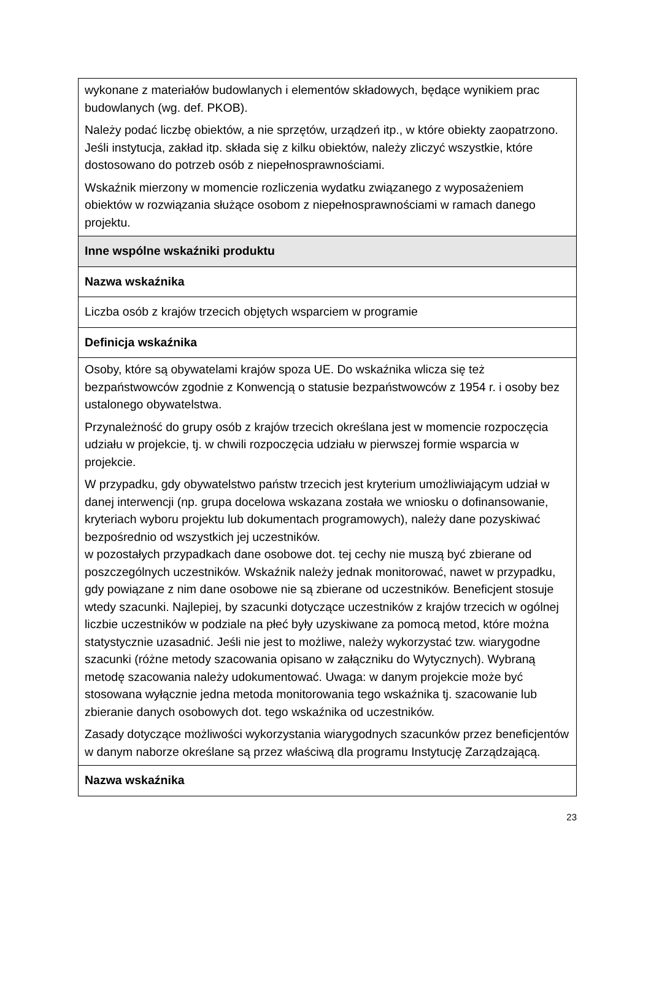| wykonane z materiałów budowlanych i elementów składowych, będące wynikiem prac budowlanych (wg. def. PKOB). Należy podać liczbę obiektów, a nie sprzętów, urządzeń itp., w które obiekty zaopatrzono. Jeśli instytucja, zakład itp. składa się z kilku obiektów, należy zliczyć wszystkie, które dostosowano do potrzeb osób z niepełnosprawnościami. Wskaźnik mierzony w momencie rozliczenia wydatku związanego z wyposażeniem obiektów w rozwiązania służące osobom z niepełnosprawnościami w ramach danego projektu. |
| Inne wspólne wskaźniki produktu |
| Nazwa wskaźnika |
| Liczba osób z krajów trzecich objętych wsparciem w programie |
| Definicja wskaźnika |
| Osoby, które są obywatelami krajów spoza UE. Do wskaźnika wlicza się też bezpaństwowców zgodnie z Konwencją o statusie bezpaństwowców z 1954 r. i osoby bez ustalonego obywatelstwa. Przynależność do grupy osób z krajów trzecich określana jest w momencie rozpoczęcia udziału w projekcie, tj. w chwili rozpoczęcia udziału w pierwszej formie wsparcia w projekcie. W przypadku, gdy obywatelstwo państw trzecich jest kryterium umożliwiającym udział w danej interwencji (np. grupa docelowa wskazana została we wniosku o dofinansowanie, kryteriach wyboru projektu lub dokumentach programowych), należy dane pozyskiwać bezpośrednio od wszystkich jej uczestników. w pozostałych przypadkach dane osobowe dot. tej cechy nie muszą być zbierane od poszczególnych uczestników. Wskaźnik należy jednak monitorować, nawet w przypadku, gdy powiązane z nim dane osobowe nie są zbierane od uczestników. Beneficjent stosuje wtedy szacunki. Najlepiej, by szacunki dotyczące uczestników z krajów trzecich w ogólnej liczbie uczestników w podziale na płeć były uzyskiwane za pomocą metod, które można statystycznie uzasadnić. Jeśli nie jest to możliwe, należy wykorzystać tzw. wiarygodne szacunki (różne metody szacowania opisano w załączniku do Wytycznych). Wybraną metodę szacowania należy udokumentować. Uwaga: w danym projekcie może być stosowana wyłącznie jedna metoda monitorowania tego wskaźnika tj. szacowanie lub zbieranie danych osobowych dot. tego wskaźnika od uczestników. Zasady dotyczące możliwości wykorzystania wiarygodnych szacunków przez beneficjentów w danym naborze określane są przez właściwą dla programu Instytucję Zarządzającą. |
| Nazwa wskaźnika |
23